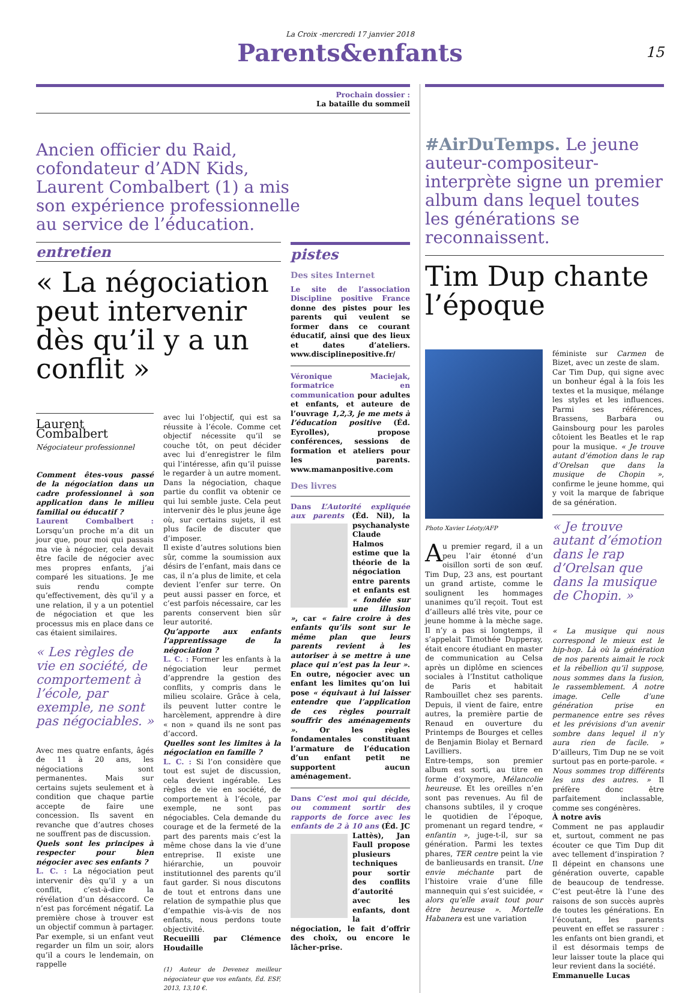La Croix -mercredi 17 janvier 2018
Parents&enfants
15
Prochain dossier :
La bataille du sommeil
Ancien officier du Raid,
cofondateur d’ADN Kids,
Laurent Combalbert (1) a mis
son expérience professionnelle
au service de l’éducation.
entretien
« La négociation peut intervenir dès qu’il y a un conflit »
Laurent Combalbert
Négociateur professionnel
Comment êtes-vous passé de la négociation dans un cadre professionnel à son application dans le milieu familial ou éducatif ?
Laurent Combalbert : Lorsqu’un proche m’a dit un jour que, pour moi qui passais ma vie à négocier, cela devait être facile de négocier avec mes propres enfants, j’ai comparé les situations. Je me suis rendu compte qu’effectivement, dès qu’il y a une relation, il y a un potentiel de négociation et que les processus mis en place dans ce cas étaient similaires.
« Les règles de vie en société, de comportement à l’école, par exemple, ne sont pas négociables. »
Avec mes quatre enfants, âgés de 11 à 20 ans, les négociations sont permanentes. Mais sur certains sujets seulement et à condition que chaque partie accepte de faire une concession. Ils savent en revanche que d’autres choses ne souffrent pas de discussion.
Quels sont les principes à respecter pour bien négocier avec ses enfants ?
L. C. : La négociation peut intervenir dès qu’il y a un conflit, c’est-à-dire la révélation d’un désaccord. Ce n’est pas forcément négatif. La première chose à trouver est un objectif commun à partager. Par exemple, si un enfant veut regarder un film un soir, alors qu’il a cours le lendemain, on rappelle
avec lui l’objectif, qui est sa réussite à l’école. Comme cet objectif nécessite qu’il se couche tôt, on peut décider avec lui d’enregistrer le film qui l’intéresse, afin qu’il puisse le regarder à un autre moment. Dans la négociation, chaque partie du conflit va obtenir ce qui lui semble juste. Cela peut intervenir dès le plus jeune âge où, sur certains sujets, il est plus facile de discuter que d’imposer.
Il existe d’autres solutions bien sûr, comme la soumission aux désirs de l’enfant, mais dans ce cas, il n’a plus de limite, et cela devient l’enfer sur terre. On peut aussi passer en force, et c’est parfois nécessaire, car les parents conservent bien sûr leur autorité.
Qu’apporte aux enfants l’apprentissage de la négociation ?
L. C. : Former les enfants à la négociation leur permet d’apprendre la gestion des conflits, y compris dans le milieu scolaire. Grâce à cela, ils peuvent lutter contre le harcèlement, apprendre à dire « non » quand ils ne sont pas d’accord.
Quelles sont les limites à la négociation en famille ?
L. C. : Si l’on considère que tout est sujet de discussion, cela devient ingérable. Les règles de vie en société, de comportement à l’école, par exemple, ne sont pas négociables. Cela demande du courage et de la fermeté de la part des parents mais c’est la même chose dans la vie d’une entreprise. Il existe une hiérarchie, un pouvoir institutionnel des parents qu’il faut garder. Si nous discutons de tout et entrons dans une relation de sympathie plus que d’empathie vis-à-vis de nos enfants, nous perdons toute objectivité.
Recueilli par Clémence Houdaille
(1) Auteur de Devenez meilleur négociateur que vos enfants, Éd. ESF, 2013, 13,10 €.
pistes
Des sites Internet
Le site de l’association Discipline positive France donne des pistes pour les parents qui veulent se former dans ce courant éducatif, ainsi que des lieux et dates d’ateliers. www.disciplinepositive.fr/
Véronique Maciejak, formatrice en communication pour adultes et enfants, et auteure de l’ouvrage 1,2,3, je me mets à l’éducation positive (Éd. Eyrolles), propose conférences, sessions de formation et ateliers pour les parents. www.mamanpositive.com
Des livres
Dans L’Autorité expliquée aux parents (Éd. Nil), la psychanalyste Claude Halmos estime que la théorie de la négociation entre parents et enfants est « fondée sur une illusion », car « faire croire à des enfants qu’ils sont sur le même plan que leurs parents revient à les autoriser à se mettre à une place qui n’est pas la leur ». En outre, négocier avec un enfant les limites qu’on lui pose « équivaut à lui laisser entendre que l’application de ces règles pourrait souffrir des aménagements ». Or les règles fondamentales constituant l’armature de l’éducation d’un enfant petit ne supportent aucun aménagement.
Dans C’est moi qui décide, ou comment sortir des rapports de force avec les enfants de 2 à 10 ans (Éd. JC Lattès), Jan Faull propose plusieurs techniques pour sortir des conflits d’autorité avec les enfants, dont la négociation, le fait d’offrir des choix, ou encore le lâcher-prise.
#AirDuTemps. Le jeune auteur-compositeur-interprète signe un premier album dans lequel toutes les générations se reconnaissent.
Tim Dup chante l’époque
Photo Xavier Léoty/AFP
Au premier regard, il a un peu l’air étonné d’un oisillon sorti de son œuf. Tim Dup, 23 ans, est pourtant un grand artiste, comme le soulignent les hommages unanimes qu’il reçoit. Tout est d’ailleurs allé très vite, pour ce jeune homme à la mèche sage. Il n’y a pas si longtemps, il s’appelait Timothée Dupperay, était encore étudiant en master de communication au Celsa après un diplôme en sciences sociales à l’Institut catholique de Paris et habitait Rambouillet chez ses parents. Depuis, il vient de faire, entre autres, la première partie de Renaud en ouverture du Printemps de Bourges et celles de Benjamin Biolay et Bernard Lavilliers.
Entre-temps, son premier album est sorti, au titre en forme d’oxymore, Mélancolie heureuse. Et les oreilles n’en sont pas revenues. Au fil de chansons subtiles, il y croque le quotidien de l’époque, promenant un regard tendre, « enfantin », juge-t-il, sur sa génération. Parmi les textes phares, TER centre peint la vie de banlieusards en transit. Une envie méchante part de l’histoire vraie d’une fille mannequin qui s’est suicidée, « alors qu’elle avait tout pour être heureuse ». Mortelle Habanera est une variation
féministe sur Carmen de Bizet, avec un zeste de slam.
Car Tim Dup, qui signe avec un bonheur égal à la fois les textes et la musique, mélange les styles et les influences. Parmi ses références, Brassens, Barbara ou Gainsbourg pour les paroles côtoient les Beatles et le rap pour la musique. « Je trouve autant d’émotion dans le rap d’Orelsan que dans la musique de Chopin », confirme le jeune homme, qui y voit la marque de fabrique de sa génération.
« Je trouve autant d’émotion dans le rap d’Orelsan que dans la musique de Chopin. »
« La musique qui nous correspond le mieux est le hip-hop. Là où la génération de nos parents aimait le rock et la rébellion qu’il suppose, nous sommes dans la fusion, le rassemblement. À notre image. Celle d’une génération prise en permanence entre ses rêves et les prévisions d’un avenir sombre dans lequel il n’y aura rien de facile. » D’ailleurs, Tim Dup ne se voit surtout pas en porte-parole. « Nous sommes trop différents les uns des autres. » Il préfère donc être parfaitement inclassable, comme ses congénères.
À notre avis
Comment ne pas applaudir et, surtout, comment ne pas écouter ce que Tim Dup dit avec tellement d’inspiration ? Il dépeint en chansons une génération ouverte, capable de beaucoup de tendresse. C’est peut-être là l’une des raisons de son succès auprès de toutes les générations. En l’écoutant, les parents peuvent en effet se rassurer : les enfants ont bien grandi, et il est désormais temps de leur laisser toute la place qui leur revient dans la société.
Emmanuelle Lucas